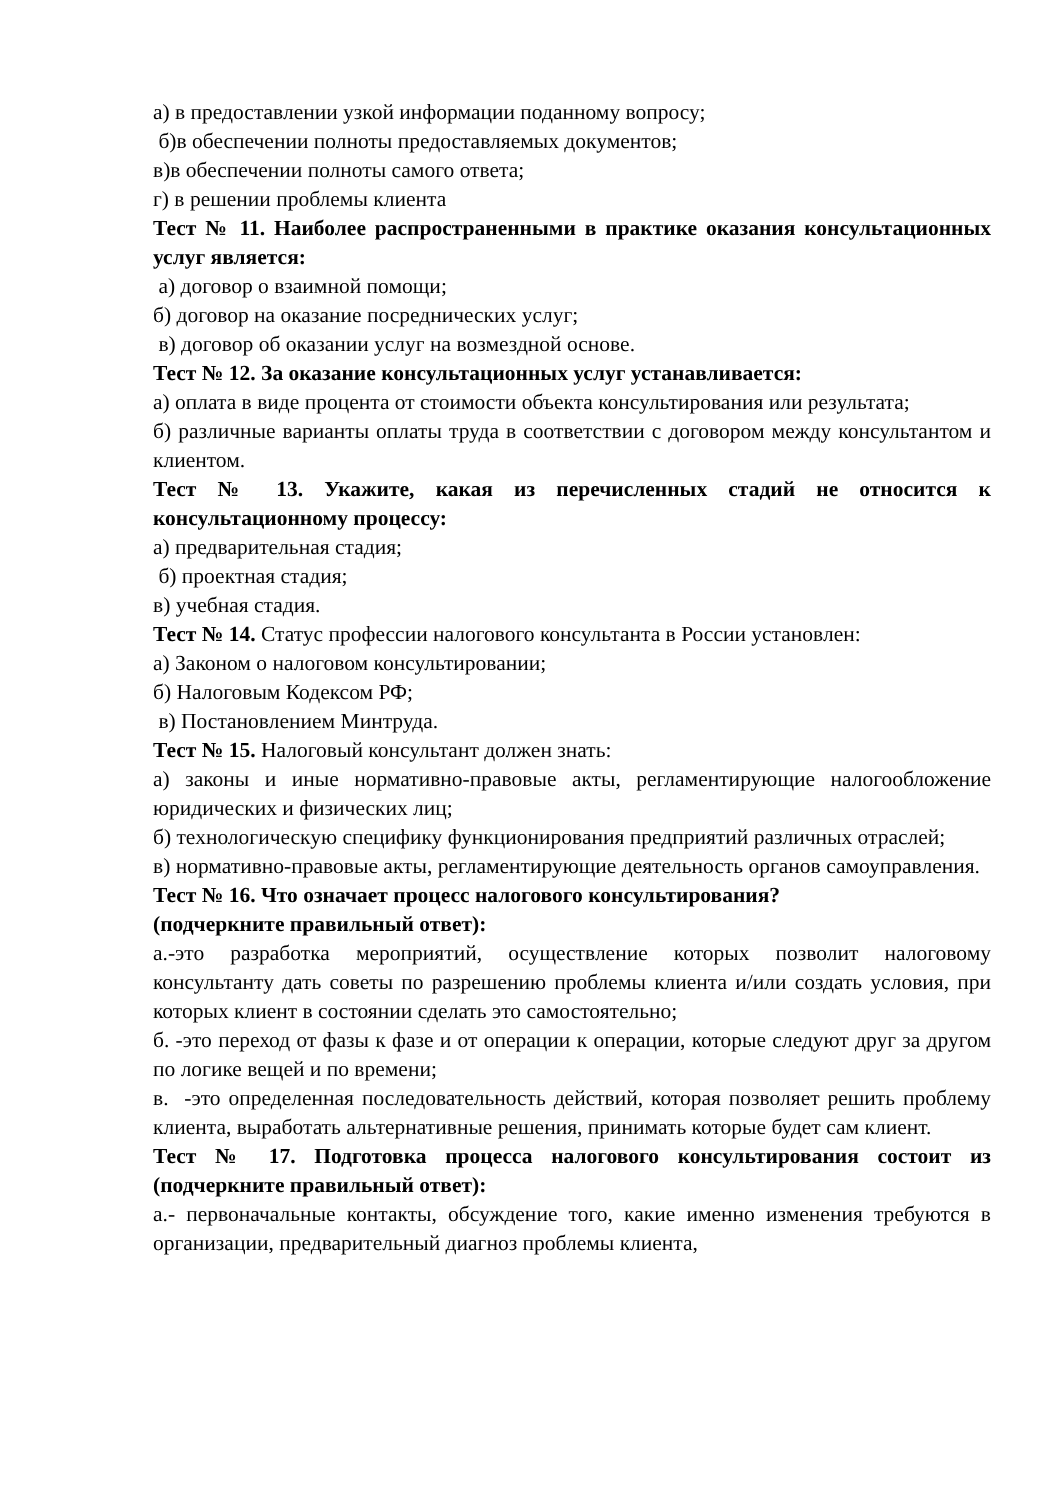а) в предоставлении узкой информации поданному вопросу;
б)в обеспечении полноты предоставляемых документов;
в)в обеспечении полноты самого ответа;
г) в решении проблемы клиента
Тест № 11. Наиболее распространенными в практике оказания консультационных услуг является:
а) договор о взаимной помощи;
б) договор на оказание посреднических услуг;
в) договор об оказании услуг на возмездной основе.
Тест № 12. За оказание консультационных услуг устанавливается:
а) оплата в виде процента от стоимости объекта консультирования или результата;
б) различные варианты оплаты труда в соответствии с договором между консультантом и клиентом.
Тест № 13. Укажите, какая из перечисленных стадий не относится к консультационному процессу:
а) предварительная стадия;
б) проектная стадия;
в) учебная стадия.
Тест № 14. Статус профессии налогового консультанта в России установлен:
а) Законом о налоговом консультировании;
б) Налоговым Кодексом РФ;
в) Постановлением Минтруда.
Тест № 15. Налоговый консультант должен знать:
а) законы и иные нормативно-правовые акты, регламентирующие налогообложение юридических и физических лиц;
б) технологическую специфику функционирования предприятий различных отраслей;
в) нормативно-правовые акты, регламентирующие деятельность органов самоуправления.
Тест № 16. Что означает процесс налогового консультирования?
(подчеркните правильный ответ):
а.-это разработка мероприятий, осуществление которых позволит налоговому консультанту дать советы по разрешению проблемы клиента и/или создать условия, при которых клиент в состоянии сделать это самостоятельно;
б. -это переход от фазы к фазе и от операции к операции, которые следуют друг за другом по логике вещей и по времени;
в. -это определенная последовательность действий, которая позволяет решить проблему клиента, выработать альтернативные решения, принимать которые будет сам клиент.
Тест № 17. Подготовка процесса налогового консультирования состоит из (подчеркните правильный ответ):
а.- первоначальные контакты, обсуждение того, какие именно изменения требуются в организации, предварительный диагноз проблемы клиента,